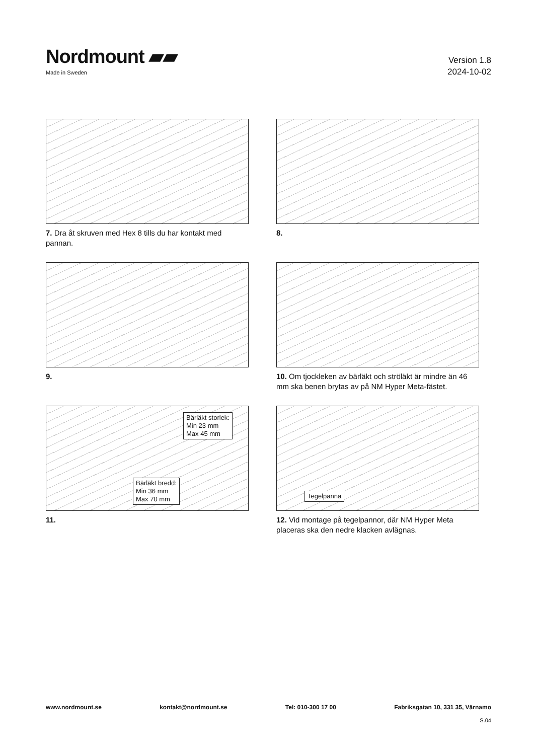Nordmount ▰▰
Made in Sweden
Version 1.8
2024-10-02
7. Dra åt skruven med Hex 8 tills du har kontakt med pannan.
8.
9.
10. Om tjockleken av bärläkt och ströläkt är mindre än 46 mm ska benen brytas av på NM Hyper Meta-fästet.
Bärläkt storlek:
Min 23 mm
Max 45 mm
Bärläkt bredd:
Min 36 mm
Max 70 mm
11.
Tegelpanna
12. Vid montage på tegelpannor, där NM Hyper Meta placeras ska den nedre klacken avlägnas.
www.nordmount.se kontakt@nordmount.se Tel: 010-300 17 00 Fabriksgatan 10, 331 35, Värnamo
S.04